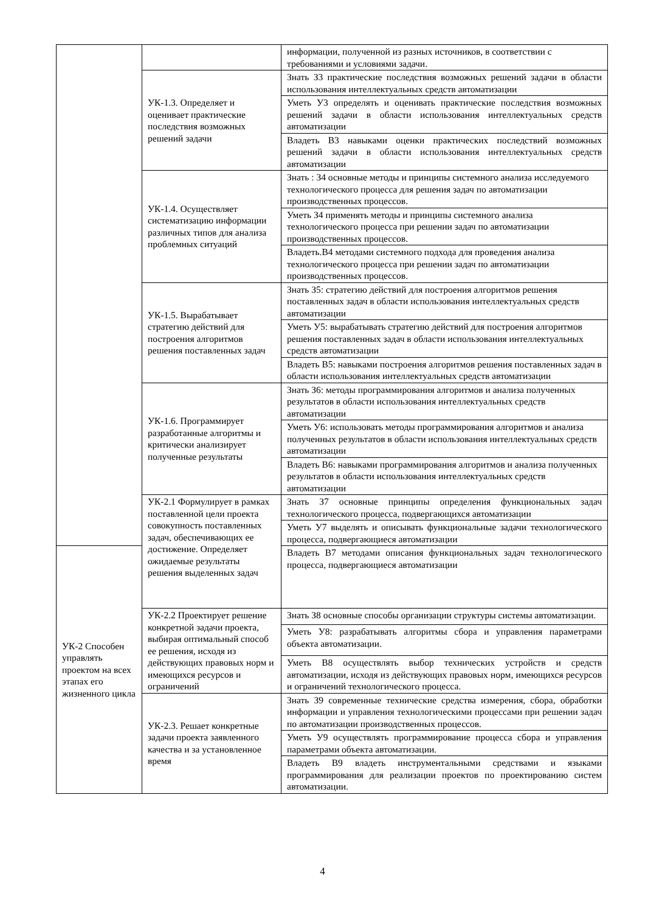| | | информации, полученной из разных источников, в соответствии с требованиями и условиями задачи. | |
| | УК-1.3. Определяет и оценивает практические последствия возможных решений задачи | Знать З3 практические последствия возможных решений задачи в области использования интеллектуальных средств автоматизации | |
| | | Уметь У3 определять и оценивать практические последствия возможных решений задачи в области использования интеллектуальных средств автоматизации | |
| | | Владеть В3 навыками оценки практических последствий возможных решений задачи в области использования интеллектуальных средств автоматизации | |
| | УК-1.4. Осуществляет систематизацию информации различных типов для анализа проблемных ситуаций | Знать : З4 основные методы и принципы системного анализа исследуемого технологического процесса для решения задач по автоматизации производственных процессов. | |
| | | Уметь З4 применять методы и принципы системного анализа технологического процесса при решении задач по автоматизации производственных процессов. | |
| | | Владеть.В4 методами системного подхода для проведения анализа технологического процесса при решении задач по автоматизации производственных процессов. | |
| | УК-1.5. Вырабатывает стратегию действий для построения алгоритмов решения поставленных задач | Знать З5: стратегию действий для построения алгоритмов решения поставленных задач в области использования интеллектуальных средств автоматизации | |
| | | Уметь У5: вырабатывать стратегию действий для построения алгоритмов решения поставленных задач в области использования интеллектуальных средств автоматизации | |
| | | Владеть В5: навыками построения алгоритмов решения поставленных задач в области использования интеллектуальных средств автоматизации | |
| | УК-1.6. Программирует разработанные алгоритмы и критически анализирует полученные результаты | Знать З6: методы программирования алгоритмов и анализа полученных результатов в области использования интеллектуальных средств автоматизации | |
| | | Уметь У6: использовать методы программирования алгоритмов и анализа полученных результатов в области использования интеллектуальных средств автоматизации | |
| | | Владеть В6: навыками программирования алгоритмов и анализа полученных результатов в области использования интеллектуальных средств автоматизации | |
| | УК-2.1 Формулирует в рамках поставленной цели проекта совокупность поставленных задач, обеспечивающих ее достижение. Определяет ожидаемые результаты решения выделенных задач | Знать З7 основные принципы определения функциональных задач технологического процесса, подвергающихся автоматизации | |
| | | Уметь У7 выделять и описывать функциональные задачи технологического процесса, подвергающиеся автоматизации | |
| УК-2 Способен управлять проектом на всех этапах его жизненного цикла | | | Владеть В7 методами описания функциональных задач технологического процесса, подвергающиеся автоматизации |
| | УК-2.2 Проектирует решение конкретной задачи проекта, выбирая оптимальный способ ее решения, исходя из действующих правовых норм и имеющихся ресурсов и ограничений | Знать З8 основные способы организации структуры системы автоматизации. | |
| | | Уметь У8: разрабатывать алгоритмы сбора и управления параметрами объекта автоматизации. | |
| | | Уметь В8 осуществлять выбор технических устройств и средств автоматизации, исходя из действующих правовых норм, имеющихся ресурсов и ограничений технологического процесса. | |
| | УК-2.3. Решает конкретные задачи проекта заявленного качества и за установленное время | Знать З9 современные технические средства измерения, сбора, обработки информации и управления технологическими процессами при решении задач по автоматизации производственных процессов. | |
| | | Уметь У9 осуществлять программирование процесса сбора и управления параметрами объекта автоматизации. | |
| | | Владеть В9 владеть инструментальными средствами и языками программирования для реализации проектов по проектированию систем автоматизации. | |
4